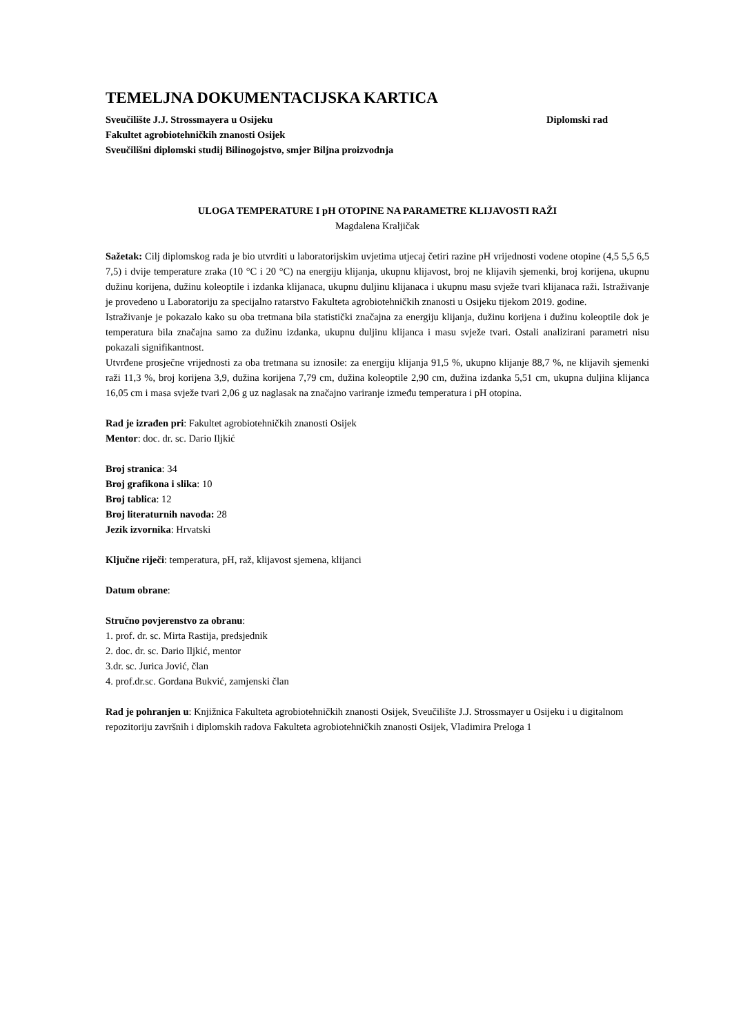TEMELJNA DOKUMENTACIJSKA KARTICA
Sveučilište J.J. Strossmayera u Osijeku Diplomski rad
Fakultet agrobiotehničkih znanosti Osijek
Sveučilišni diplomski studij Bilinogojstvo, smjer Biljna proizvodnja
ULOGA TEMPERATURE I pH OTOPINE NA PARAMETRE KLIJAVOSTI RAŽI
Magdalena Kraljičak
Sažetak: Cilj diplomskog rada je bio utvrditi u laboratorijskim uvjetima utjecaj četiri razine pH vrijednosti vodene otopine (4,5 5,5 6,5 7,5) i dvije temperature zraka (10 °C i 20 °C) na energiju klijanja, ukupnu klijavost, broj ne klijavih sjemenki, broj korijena, ukupnu dužinu korijena, dužinu koleoptile i izdanka klijanaca, ukupnu duljinu klijanaca i ukupnu masu svježe tvari klijanaca raži. Istraživanje je provedeno u Laboratoriju za specijalno ratarstvo Fakulteta agrobiotehničkih znanosti u Osijeku tijekom 2019. godine.
Istraživanje je pokazalo kako su oba tretmana bila statistički značajna za energiju klijanja, dužinu korijena i dužinu koleoptile dok je temperatura bila značajna samo za dužinu izdanka, ukupnu duljinu klijanca i masu svježe tvari. Ostali analizirani parametri nisu pokazali signifikantnost.
Utvrđene prosječne vrijednosti za oba tretmana su iznosile: za energiju klijanja 91,5 %, ukupno klijanje 88,7 %, ne klijavih sjemenki raži 11,3 %, broj korijena 3,9, dužina korijena 7,79 cm, dužina koleoptile 2,90 cm, dužina izdanka 5,51 cm, ukupna duljina klijanca 16,05 cm i masa svježe tvari 2,06 g uz naglasak na značajno variranje između temperatura i pH otopina.
Rad je izrađen pri: Fakultet agrobiotehničkih znanosti Osijek
Mentor: doc. dr. sc. Dario Iljkić
Broj stranica: 34
Broj grafikona i slika: 10
Broj tablica: 12
Broj literaturnih navoda: 28
Jezik izvornika: Hrvatski
Ključne riječi: temperatura, pH, raž, klijavost sjemena, klijanci
Datum obrane:
Stručno povjerenstvo za obranu:
1. prof. dr. sc. Mirta Rastija, predsjednik
2. doc. dr. sc. Dario Iljkić, mentor
3.dr. sc. Jurica Jović, član
4. prof.dr.sc. Gordana Bukvić, zamjenski član
Rad je pohranjen u: Knjižnica Fakulteta agrobiotehničkih znanosti Osijek, Sveučilište J.J. Strossmayer u Osijeku i u digitalnom repozitoriju završnih i diplomskih radova Fakulteta agrobiotehničkih znanosti Osijek, Vladimira Preloga 1